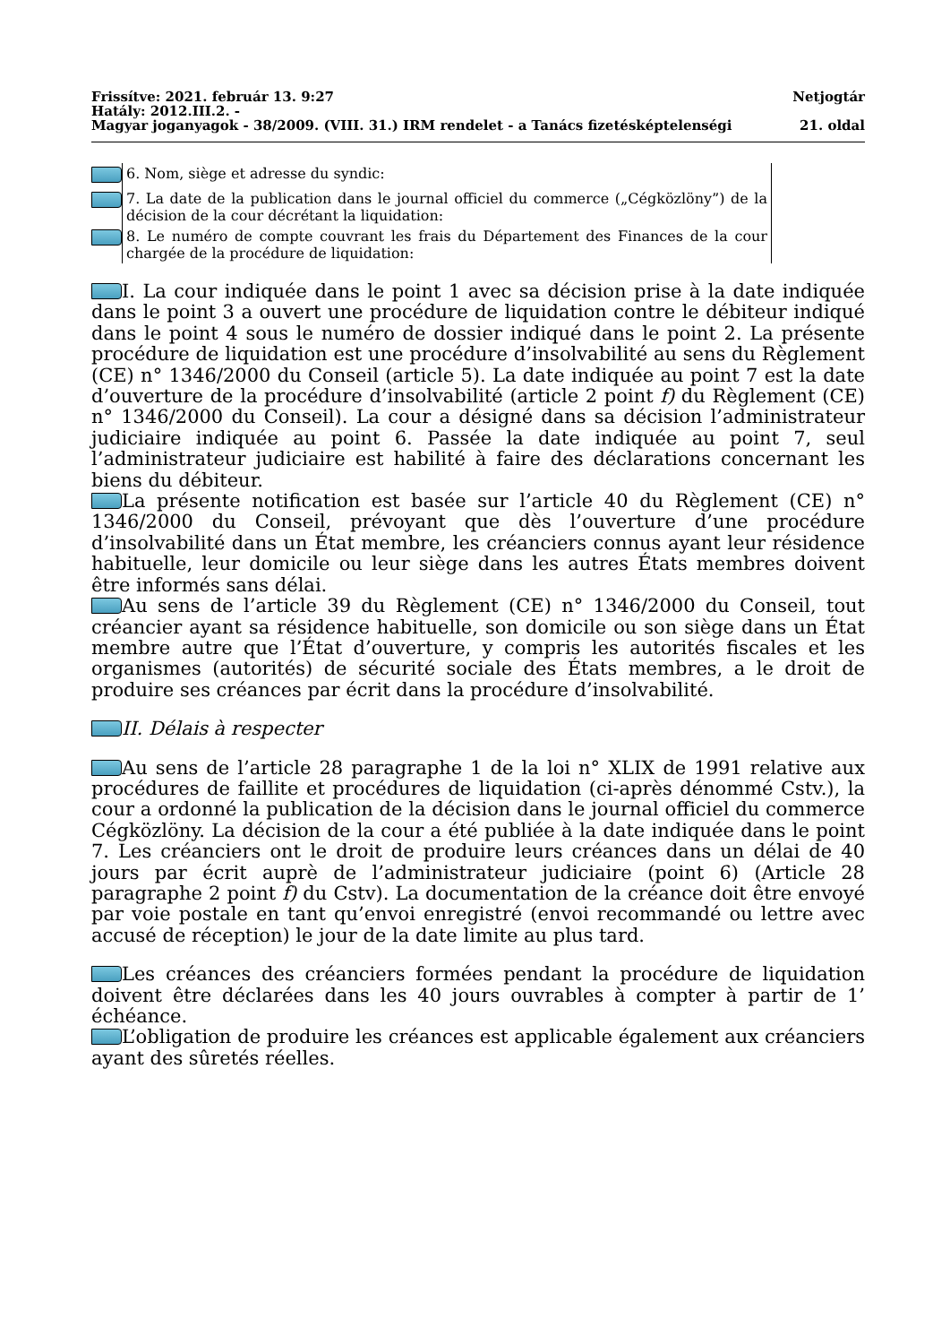Frissítve: 2021. február 13. 9:27 Netjogtár
Hatály: 2012.III.2. -
Magyar joganyagok - 38/2009. (VIII. 31.) IRM rendelet - a Tanács fizetésképtelenségi 21. oldal
| | 6. Nom, siège et adresse du syndic: |
| | 7. La date de la publication dans le journal officiel du commerce („Cégközlöny”) de la décision de la cour décrétant la liquidation: |
| | 8. Le numéro de compte couvrant les frais du Département des Finances de la cour chargée de la procédure de liquidation: |
I. La cour indiquée dans le point 1 avec sa décision prise à la date indiquée dans le point 3 a ouvert une procédure de liquidation contre le débiteur indiqué dans le point 4 sous le numéro de dossier indiqué dans le point 2. La présente procédure de liquidation est une procédure d’insolvabilité au sens du Règlement (CE) n° 1346/2000 du Conseil (article 5). La date indiquée au point 7 est la date d’ouverture de la procédure d’insolvabilité (article 2 point f) du Règlement (CE) n° 1346/2000 du Conseil). La cour a désigné dans sa décision l’administrateur judiciaire indiquée au point 6. Passée la date indiquée au point 7, seul l’administrateur judiciaire est habilité à faire des déclarations concernant les biens du débiteur.
La présente notification est basée sur l’article 40 du Règlement (CE) n° 1346/2000 du Conseil, prévoyant que dès l’ouverture d’une procédure d’insolvabilité dans un État membre, les créanciers connus ayant leur résidence habituelle, leur domicile ou leur siège dans les autres États membres doivent être informés sans délai.
Au sens de l’article 39 du Règlement (CE) n° 1346/2000 du Conseil, tout créancier ayant sa résidence habituelle, son domicile ou son siège dans un État membre autre que l’État d’ouverture, y compris les autorités fiscales et les organismes (autorités) de sécurité sociale des États membres, a le droit de produire ses créances par écrit dans la procédure d’insolvabilité.
II. Délais à respecter
Au sens de l’article 28 paragraphe 1 de la loi n° XLIX de 1991 relative aux procédures de faillite et procédures de liquidation (ci-après dénommé Cstv.), la cour a ordonné la publication de la décision dans le journal officiel du commerce Cégközlöny. La décision de la cour a été publiée à la date indiquée dans le point 7. Les créanciers ont le droit de produire leurs créances dans un délai de 40 jours par écrit auprè de l’administrateur judiciaire (point 6) (Article 28 paragraphe 2 point f) du Cstv). La documentation de la créance doit être envoyé par voie postale en tant qu’envoi enregistré (envoi recommandé ou lettre avec accusé de réception) le jour de la date limite au plus tard.
Les créances des créanciers formées pendant la procédure de liquidation doivent être déclarées dans les 40 jours ouvrables à compter à partir de 1’ échéance.
L’obligation de produire les créances est applicable également aux créanciers ayant des sûretés réelles.